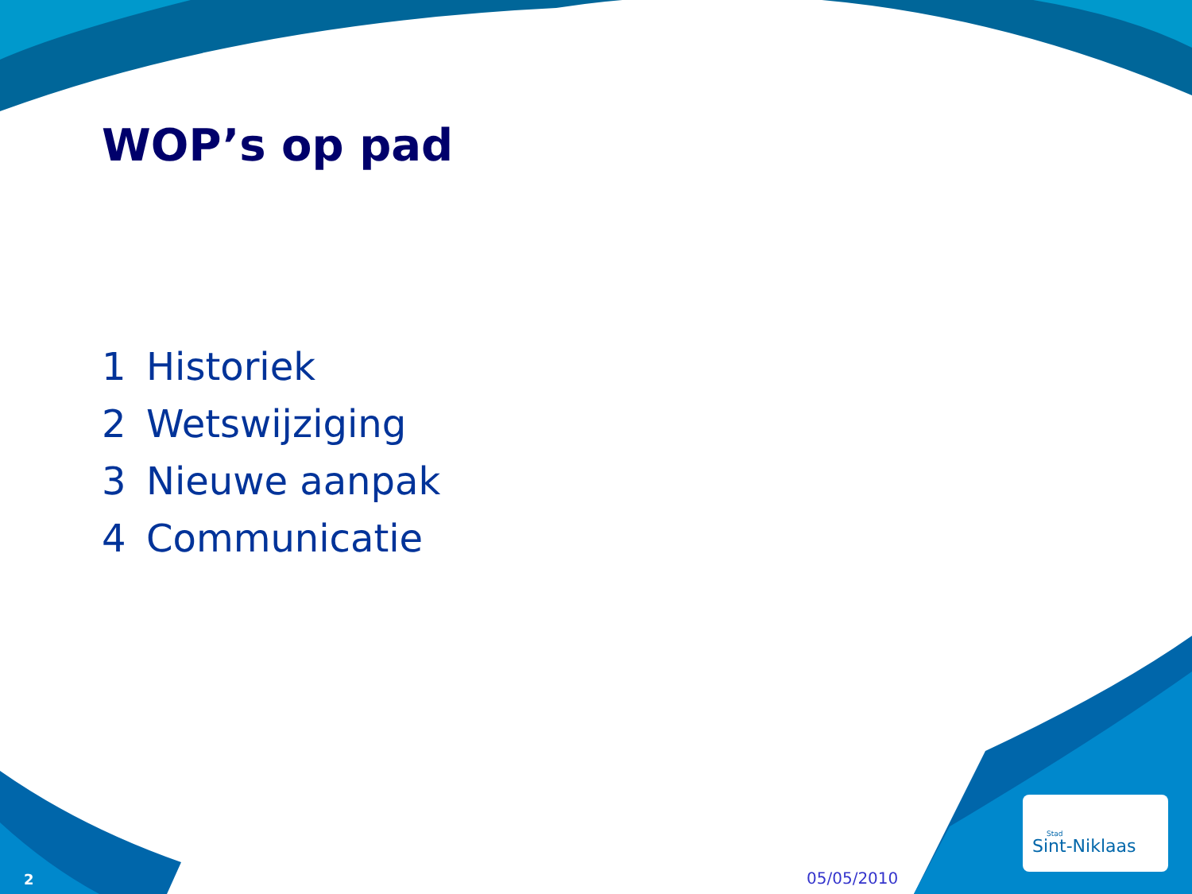WOP’s op pad
1 Historiek
2 Wetswijziging
3 Nieuwe aanpak
4 Communicatie
Stad
Sint-Niklaas
2 05/05/2010